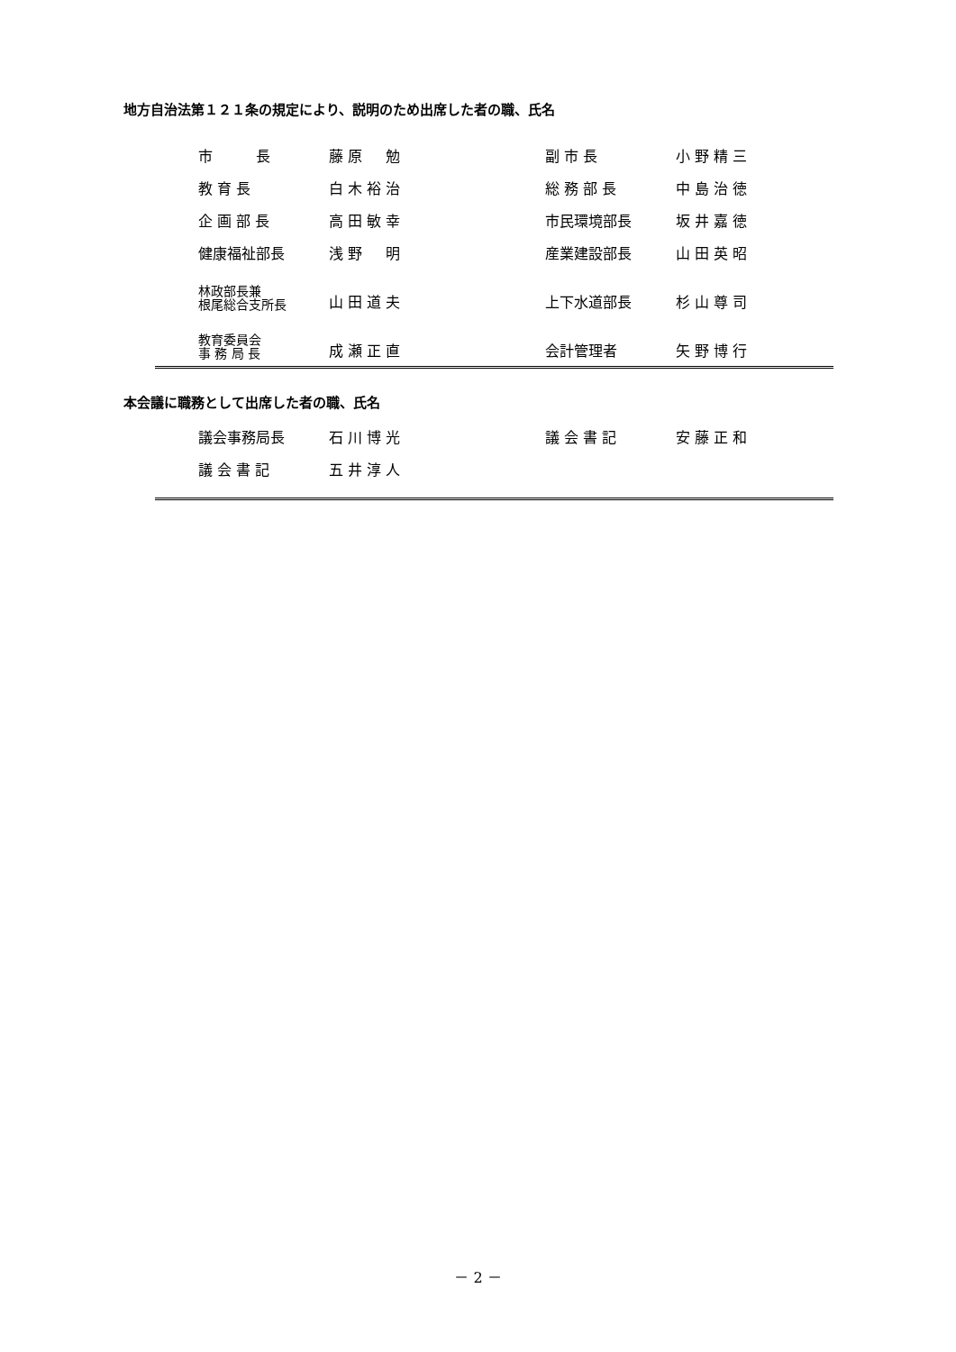地方自治法第１２１条の規定により、説明のため出席した者の職、氏名
| 市 長 | 藤 原 勉 | 副 市 長 | 小 野 精 三 |
| 教 育 長 | 白 木 裕 治 | 総 務 部 長 | 中 島 治 徳 |
| 企 画 部 長 | 高 田 敏 幸 | 市民環境部長 | 坂 井 嘉 徳 |
| 健康福祉部長 | 浅 野 明 | 産業建設部長 | 山 田 英 昭 |
| 林政部長兼 根尾総合支所長 | 山 田 道 夫 | 上下水道部長 | 杉 山 尊 司 |
| 教育委員会 事 務 局 長 | 成 瀬 正 直 | 会計管理者 | 矢 野 博 行 |
本会議に職務として出席した者の職、氏名
| 議会事務局長 | 石 川 博 光 | 議 会 書 記 | 安 藤 正 和 |
| 議 会 書 記 | 五 井 淳 人 | | |
－ 2 －